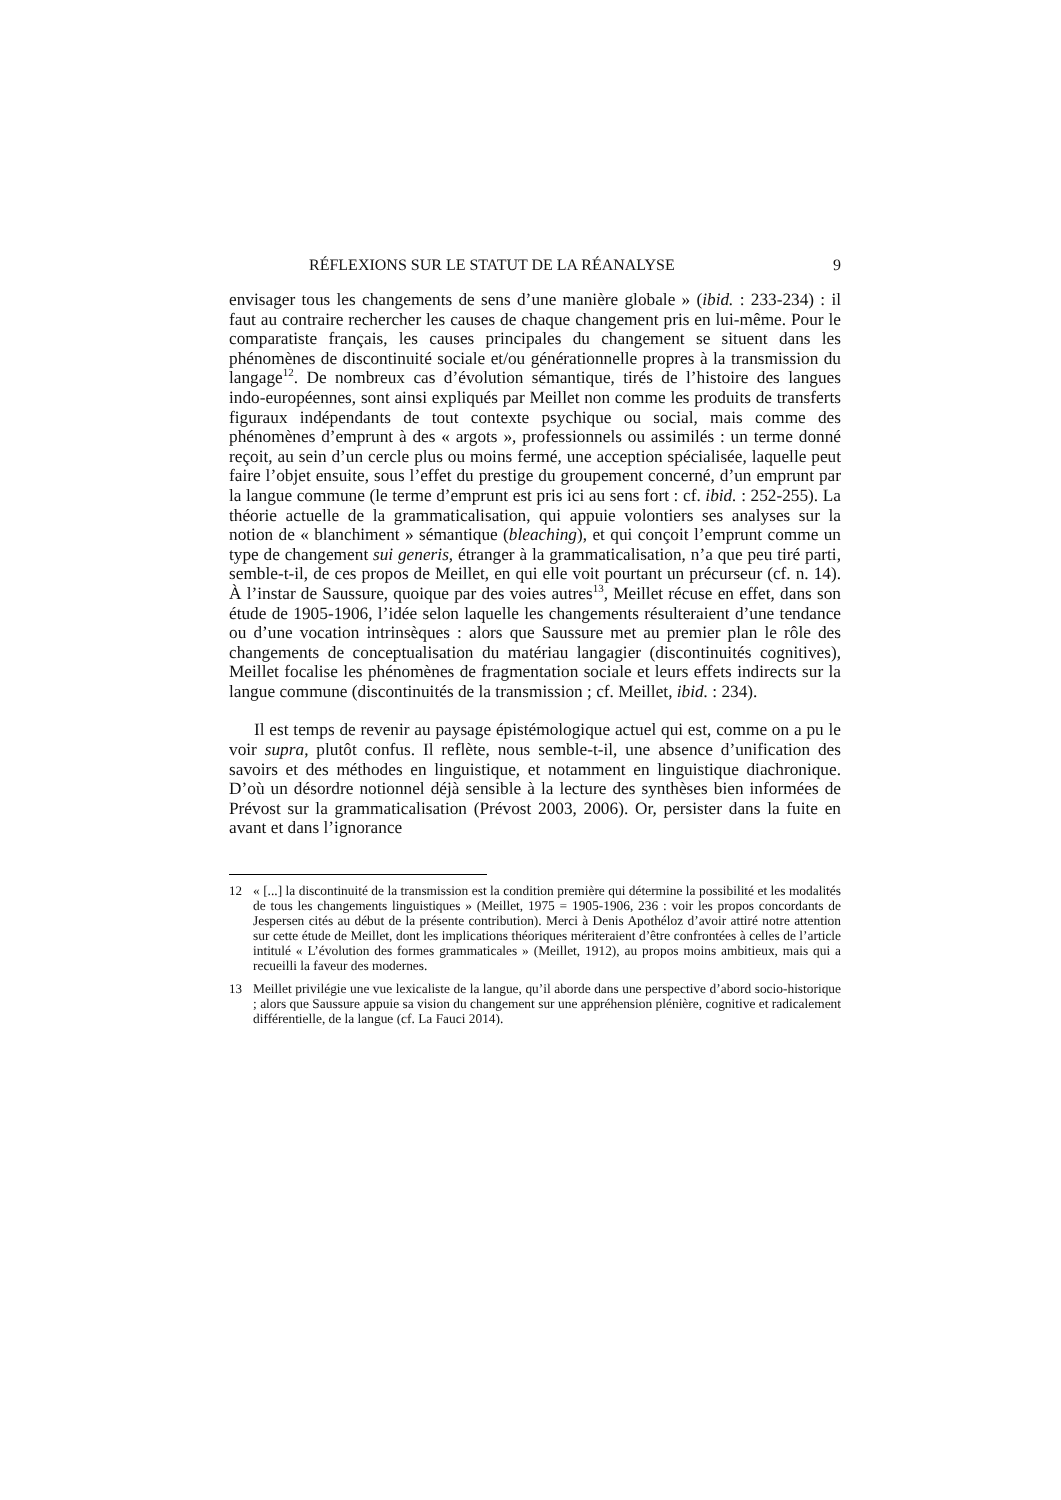RÉFLEXIONS SUR LE STATUT DE LA RÉANALYSE 9
envisager tous les changements de sens d’une manière globale » (ibid. : 233-234) : il faut au contraire rechercher les causes de chaque changement pris en lui-même. Pour le comparatiste français, les causes principales du changement se situent dans les phénomènes de discontinuité sociale et/ou générationnelle propres à la transmission du langage<sup>12</sup>. De nombreux cas d’évolution sémantique, tirés de l’histoire des langues indo-européennes, sont ainsi expliqués par Meillet non comme les produits de transferts figuraux indépendants de tout contexte psychique ou social, mais comme des phénomènes d’emprunt à des « argots », professionnels ou assimilés : un terme donné reçoit, au sein d’un cercle plus ou moins fermé, une acception spécialisée, laquelle peut faire l’objet ensuite, sous l’effet du prestige du groupement concerné, d’un emprunt par la langue commune (le terme d’emprunt est pris ici au sens fort : cf. ibid. : 252-255). La théorie actuelle de la grammaticalisation, qui appuie volontiers ses analyses sur la notion de « blanchiment » sémantique (bleaching), et qui conçoit l’emprunt comme un type de changement sui generis, étranger à la grammaticalisation, n’a que peu tiré parti, semble-t-il, de ces propos de Meillet, en qui elle voit pourtant un précurseur (cf. n. 14). À l’instar de Saussure, quoique par des voies autres<sup>13</sup>, Meillet récuse en effet, dans son étude de 1905-1906, l’idée selon laquelle les changements résulteraient d’une tendance ou d’une vocation intrinsèques : alors que Saussure met au premier plan le rôle des changements de conceptualisation du matériau langagier (discontinuités cognitives), Meillet focalise les phénomènes de fragmentation sociale et leurs effets indirects sur la langue commune (discontinuités de la transmission ; cf. Meillet, ibid. : 234).
Il est temps de revenir au paysage épistémologique actuel qui est, comme on a pu le voir supra, plutôt confus. Il reflète, nous semble-t-il, une absence d’unification des savoirs et des méthodes en linguistique, et notamment en linguistique diachronique. D’où un désordre notionnel déjà sensible à la lecture des synthèses bien informées de Prévost sur la grammaticalisation (Prévost 2003, 2006). Or, persister dans la fuite en avant et dans l’ignorance
12 « [...] la discontinuité de la transmission est la condition première qui détermine la possibilité et les modalités de tous les changements linguistiques » (Meillet, 1975 = 1905-1906, 236 : voir les propos concordants de Jespersen cités au début de la présente contribution). Merci à Denis Apothéloz d’avoir attiré notre attention sur cette étude de Meillet, dont les implications théoriques mériteraient d’être confrontées à celles de l’article intitulé « L’évolution des formes grammaticales » (Meillet, 1912), au propos moins ambitieux, mais qui a recueilli la faveur des modernes.
13 Meillet privilégie une vue lexicaliste de la langue, qu’il aborde dans une perspective d’abord socio-historique ; alors que Saussure appuie sa vision du changement sur une appréhension plénière, cognitive et radicalement différentielle, de la langue (cf. La Fauci 2014).